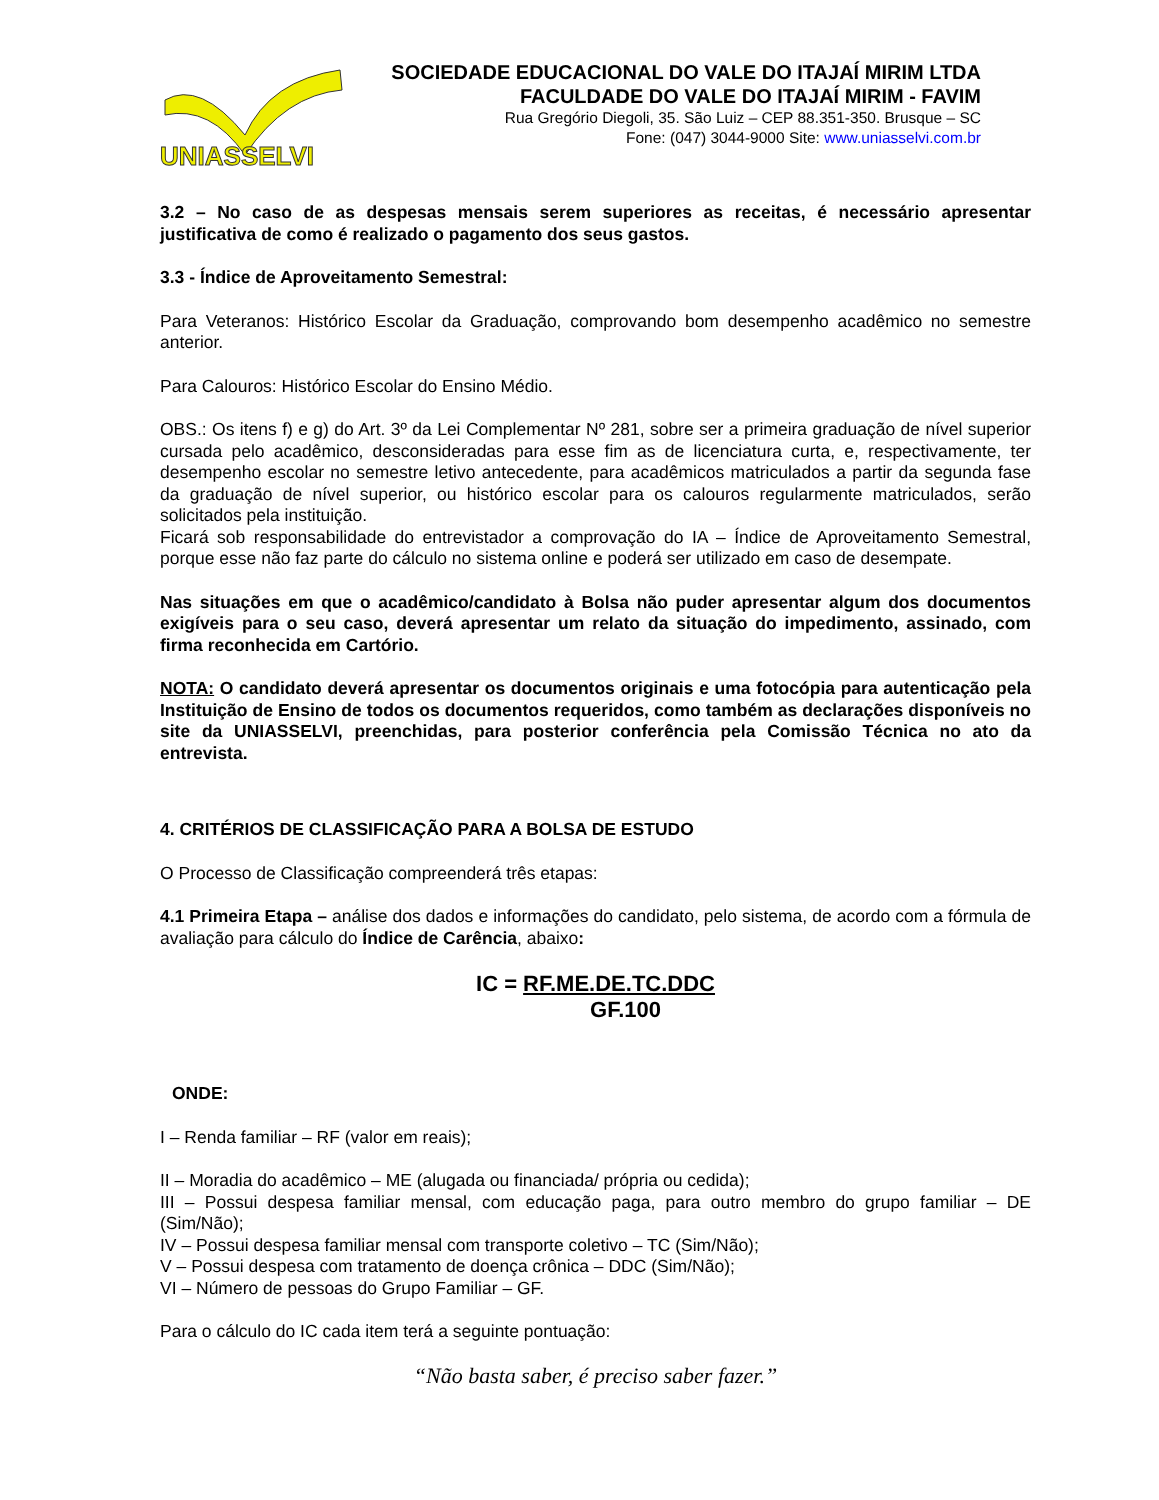UNIASSELVI
SOCIEDADE EDUCACIONAL DO VALE DO ITAJAÍ MIRIM LTDA
FACULDADE DO VALE DO ITAJAÍ MIRIM - FAVIM
Rua Gregório Diegoli, 35. São Luiz – CEP 88.351-350. Brusque – SC
Fone: (047) 3044-9000 Site: www.uniasselvi.com.br
3.2 – No caso de as despesas mensais serem superiores as receitas, é necessário apresentar justificativa de como é realizado o pagamento dos seus gastos.
3.3 - Índice de Aproveitamento Semestral:
Para Veteranos: Histórico Escolar da Graduação, comprovando bom desempenho acadêmico no semestre anterior.
Para Calouros: Histórico Escolar do Ensino Médio.
OBS.: Os itens f) e g) do Art. 3º da Lei Complementar Nº 281, sobre ser a primeira graduação de nível superior cursada pelo acadêmico, desconsideradas para esse fim as de licenciatura curta, e, respectivamente, ter desempenho escolar no semestre letivo antecedente, para acadêmicos matriculados a partir da segunda fase da graduação de nível superior, ou histórico escolar para os calouros regularmente matriculados, serão solicitados pela instituição.
Ficará sob responsabilidade do entrevistador a comprovação do IA – Índice de Aproveitamento Semestral, porque esse não faz parte do cálculo no sistema online e poderá ser utilizado em caso de desempate.
Nas situações em que o acadêmico/candidato à Bolsa não puder apresentar algum dos documentos exigíveis para o seu caso, deverá apresentar um relato da situação do impedimento, assinado, com firma reconhecida em Cartório.
NOTA: O candidato deverá apresentar os documentos originais e uma fotocópia para autenticação pela Instituição de Ensino de todos os documentos requeridos, como também as declarações disponíveis no site da UNIASSELVI, preenchidas, para posterior conferência pela Comissão Técnica no ato da entrevista.
4. CRITÉRIOS DE CLASSIFICAÇÃO PARA A BOLSA DE ESTUDO
O Processo de Classificação compreenderá três etapas:
4.1 Primeira Etapa – análise dos dados e informações do candidato, pelo sistema, de acordo com a fórmula de avaliação para cálculo do Índice de Carência, abaixo:
IC = RF.ME.DE.TC.DDC
GF.100
ONDE:
I – Renda familiar – RF (valor em reais);
II – Moradia do acadêmico – ME (alugada ou financiada/ própria ou cedida);
III – Possui despesa familiar mensal, com educação paga, para outro membro do grupo familiar – DE (Sim/Não);
IV – Possui despesa familiar mensal com transporte coletivo – TC (Sim/Não);
V – Possui despesa com tratamento de doença crônica – DDC (Sim/Não);
VI – Número de pessoas do Grupo Familiar – GF.
Para o cálculo do IC cada item terá a seguinte pontuação:
“Não basta saber, é preciso saber fazer.”